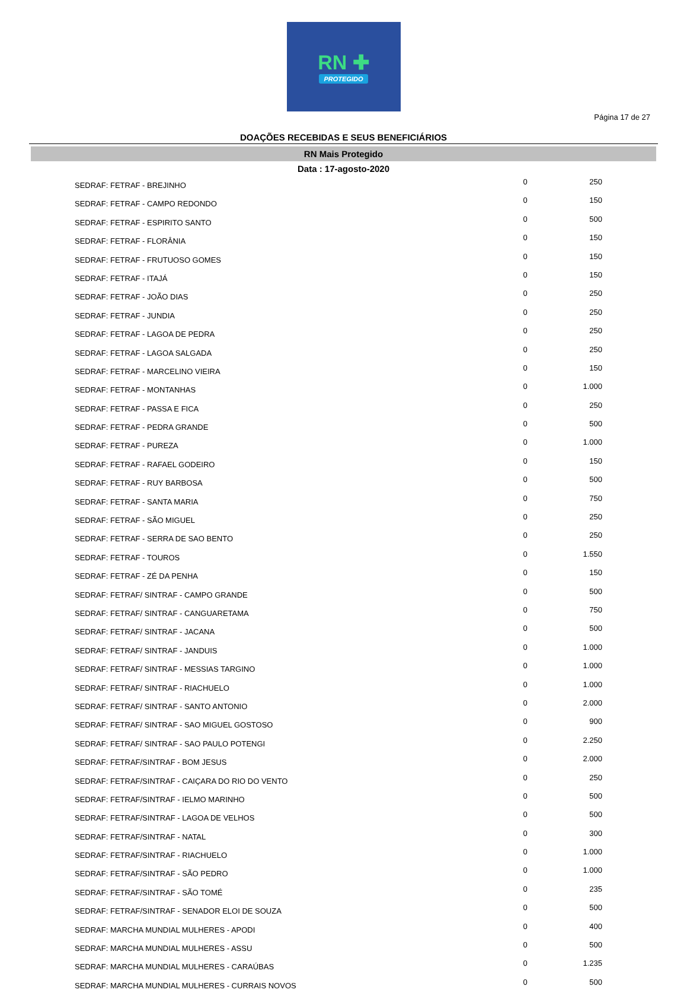RN ✚
PROTEGIDO
Página 17 de 27
DOAÇÕES RECEBIDAS E SEUS BENEFICIÁRIOS
RN Mais Protegido
Data : 17-agosto-2020
| SEDRAF: FETRAF - BREJINHO | 0 | 250 |
| SEDRAF: FETRAF - CAMPO REDONDO | 0 | 150 |
| SEDRAF: FETRAF - ESPIRITO SANTO | 0 | 500 |
| SEDRAF: FETRAF - FLORÂNIA | 0 | 150 |
| SEDRAF: FETRAF - FRUTUOSO GOMES | 0 | 150 |
| SEDRAF: FETRAF - ITAJÁ | 0 | 150 |
| SEDRAF: FETRAF - JOÃO DIAS | 0 | 250 |
| SEDRAF: FETRAF - JUNDIA | 0 | 250 |
| SEDRAF: FETRAF - LAGOA DE PEDRA | 0 | 250 |
| SEDRAF: FETRAF - LAGOA SALGADA | 0 | 250 |
| SEDRAF: FETRAF - MARCELINO VIEIRA | 0 | 150 |
| SEDRAF: FETRAF - MONTANHAS | 0 | 1.000 |
| SEDRAF: FETRAF - PASSA E FICA | 0 | 250 |
| SEDRAF: FETRAF - PEDRA GRANDE | 0 | 500 |
| SEDRAF: FETRAF - PUREZA | 0 | 1.000 |
| SEDRAF: FETRAF - RAFAEL GODEIRO | 0 | 150 |
| SEDRAF: FETRAF - RUY BARBOSA | 0 | 500 |
| SEDRAF: FETRAF - SANTA MARIA | 0 | 750 |
| SEDRAF: FETRAF - SÃO MIGUEL | 0 | 250 |
| SEDRAF: FETRAF - SERRA DE SAO BENTO | 0 | 250 |
| SEDRAF: FETRAF - TOUROS | 0 | 1.550 |
| SEDRAF: FETRAF - ZÉ DA PENHA | 0 | 150 |
| SEDRAF: FETRAF/ SINTRAF - CAMPO GRANDE | 0 | 500 |
| SEDRAF: FETRAF/ SINTRAF - CANGUARETAMA | 0 | 750 |
| SEDRAF: FETRAF/ SINTRAF - JACANA | 0 | 500 |
| SEDRAF: FETRAF/ SINTRAF - JANDUIS | 0 | 1.000 |
| SEDRAF: FETRAF/ SINTRAF - MESSIAS TARGINO | 0 | 1.000 |
| SEDRAF: FETRAF/ SINTRAF - RIACHUELO | 0 | 1.000 |
| SEDRAF: FETRAF/ SINTRAF - SANTO ANTONIO | 0 | 2.000 |
| SEDRAF: FETRAF/ SINTRAF - SAO MIGUEL GOSTOSO | 0 | 900 |
| SEDRAF: FETRAF/ SINTRAF - SAO PAULO POTENGI | 0 | 2.250 |
| SEDRAF: FETRAF/SINTRAF - BOM JESUS | 0 | 2.000 |
| SEDRAF: FETRAF/SINTRAF - CAIÇARA DO RIO DO VENTO | 0 | 250 |
| SEDRAF: FETRAF/SINTRAF - IELMO MARINHO | 0 | 500 |
| SEDRAF: FETRAF/SINTRAF - LAGOA DE VELHOS | 0 | 500 |
| SEDRAF: FETRAF/SINTRAF - NATAL | 0 | 300 |
| SEDRAF: FETRAF/SINTRAF - RIACHUELO | 0 | 1.000 |
| SEDRAF: FETRAF/SINTRAF - SÃO PEDRO | 0 | 1.000 |
| SEDRAF: FETRAF/SINTRAF - SÃO TOMÉ | 0 | 235 |
| SEDRAF: FETRAF/SINTRAF - SENADOR ELOI DE SOUZA | 0 | 500 |
| SEDRAF: MARCHA MUNDIAL MULHERES - APODI | 0 | 400 |
| SEDRAF: MARCHA MUNDIAL MULHERES - ASSU | 0 | 500 |
| SEDRAF: MARCHA MUNDIAL MULHERES - CARAÚBAS | 0 | 1.235 |
| SEDRAF: MARCHA MUNDIAL MULHERES - CURRAIS NOVOS | 0 | 500 |